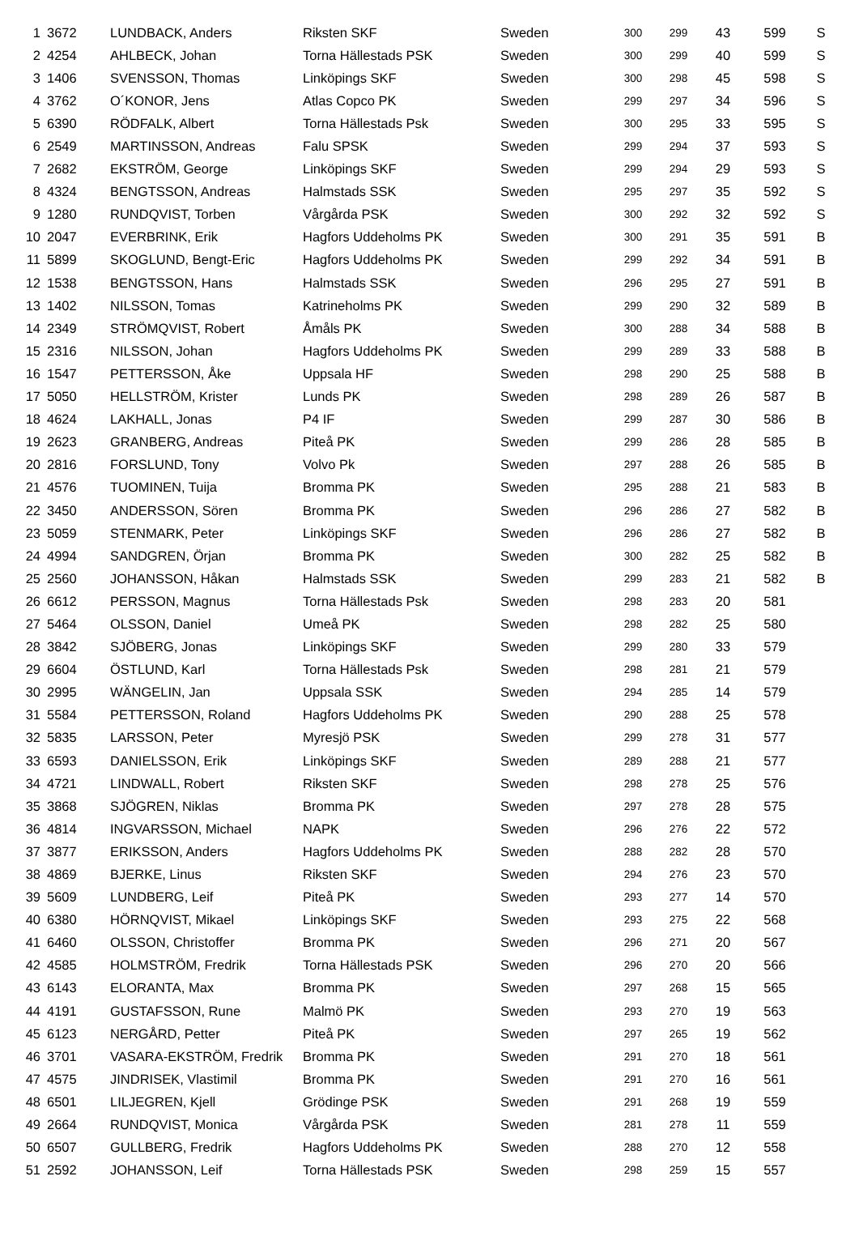| 1 | 3672 | LUNDBACK, Anders | Riksten SKF | Sweden | 300 | 299 | 43 | 599 | S |
| 2 | 4254 | AHLBECK, Johan | Torna Hällestads PSK | Sweden | 300 | 299 | 40 | 599 | S |
| 3 | 1406 | SVENSSON, Thomas | Linköpings SKF | Sweden | 300 | 298 | 45 | 598 | S |
| 4 | 3762 | O´KONOR, Jens | Atlas Copco PK | Sweden | 299 | 297 | 34 | 596 | S |
| 5 | 6390 | RÖDFALK, Albert | Torna Hällestads Psk | Sweden | 300 | 295 | 33 | 595 | S |
| 6 | 2549 | MARTINSSON, Andreas | Falu SPSK | Sweden | 299 | 294 | 37 | 593 | S |
| 7 | 2682 | EKSTRÖM, George | Linköpings SKF | Sweden | 299 | 294 | 29 | 593 | S |
| 8 | 4324 | BENGTSSON, Andreas | Halmstads SSK | Sweden | 295 | 297 | 35 | 592 | S |
| 9 | 1280 | RUNDQVIST, Torben | Vårgårda PSK | Sweden | 300 | 292 | 32 | 592 | S |
| 10 | 2047 | EVERBRINK, Erik | Hagfors Uddeholms PK | Sweden | 300 | 291 | 35 | 591 | B |
| 11 | 5899 | SKOGLUND, Bengt-Eric | Hagfors Uddeholms PK | Sweden | 299 | 292 | 34 | 591 | B |
| 12 | 1538 | BENGTSSON, Hans | Halmstads SSK | Sweden | 296 | 295 | 27 | 591 | B |
| 13 | 1402 | NILSSON, Tomas | Katrineholms PK | Sweden | 299 | 290 | 32 | 589 | B |
| 14 | 2349 | STRÖMQVIST, Robert | Åmåls PK | Sweden | 300 | 288 | 34 | 588 | B |
| 15 | 2316 | NILSSON, Johan | Hagfors Uddeholms PK | Sweden | 299 | 289 | 33 | 588 | B |
| 16 | 1547 | PETTERSSON, Åke | Uppsala HF | Sweden | 298 | 290 | 25 | 588 | B |
| 17 | 5050 | HELLSTRÖM, Krister | Lunds PK | Sweden | 298 | 289 | 26 | 587 | B |
| 18 | 4624 | LAKHALL, Jonas | P4 IF | Sweden | 299 | 287 | 30 | 586 | B |
| 19 | 2623 | GRANBERG, Andreas | Piteå PK | Sweden | 299 | 286 | 28 | 585 | B |
| 20 | 2816 | FORSLUND, Tony | Volvo Pk | Sweden | 297 | 288 | 26 | 585 | B |
| 21 | 4576 | TUOMINEN, Tuija | Bromma PK | Sweden | 295 | 288 | 21 | 583 | B |
| 22 | 3450 | ANDERSSON, Sören | Bromma PK | Sweden | 296 | 286 | 27 | 582 | B |
| 23 | 5059 | STENMARK, Peter | Linköpings SKF | Sweden | 296 | 286 | 27 | 582 | B |
| 24 | 4994 | SANDGREN, Örjan | Bromma PK | Sweden | 300 | 282 | 25 | 582 | B |
| 25 | 2560 | JOHANSSON, Håkan | Halmstads SSK | Sweden | 299 | 283 | 21 | 582 | B |
| 26 | 6612 | PERSSON, Magnus | Torna Hällestads Psk | Sweden | 298 | 283 | 20 | 581 | |
| 27 | 5464 | OLSSON, Daniel | Umeå PK | Sweden | 298 | 282 | 25 | 580 | |
| 28 | 3842 | SJÖBERG, Jonas | Linköpings SKF | Sweden | 299 | 280 | 33 | 579 | |
| 29 | 6604 | ÖSTLUND, Karl | Torna Hällestads Psk | Sweden | 298 | 281 | 21 | 579 | |
| 30 | 2995 | WÄNGELIN, Jan | Uppsala SSK | Sweden | 294 | 285 | 14 | 579 | |
| 31 | 5584 | PETTERSSON, Roland | Hagfors Uddeholms PK | Sweden | 290 | 288 | 25 | 578 | |
| 32 | 5835 | LARSSON, Peter | Myresjö PSK | Sweden | 299 | 278 | 31 | 577 | |
| 33 | 6593 | DANIELSSON, Erik | Linköpings SKF | Sweden | 289 | 288 | 21 | 577 | |
| 34 | 4721 | LINDWALL, Robert | Riksten SKF | Sweden | 298 | 278 | 25 | 576 | |
| 35 | 3868 | SJÖGREN, Niklas | Bromma PK | Sweden | 297 | 278 | 28 | 575 | |
| 36 | 4814 | INGVARSSON, Michael | NAPK | Sweden | 296 | 276 | 22 | 572 | |
| 37 | 3877 | ERIKSSON, Anders | Hagfors Uddeholms PK | Sweden | 288 | 282 | 28 | 570 | |
| 38 | 4869 | BJERKE, Linus | Riksten SKF | Sweden | 294 | 276 | 23 | 570 | |
| 39 | 5609 | LUNDBERG, Leif | Piteå PK | Sweden | 293 | 277 | 14 | 570 | |
| 40 | 6380 | HÖRNQVIST, Mikael | Linköpings SKF | Sweden | 293 | 275 | 22 | 568 | |
| 41 | 6460 | OLSSON, Christoffer | Bromma PK | Sweden | 296 | 271 | 20 | 567 | |
| 42 | 4585 | HOLMSTRÖM, Fredrik | Torna Hällestads PSK | Sweden | 296 | 270 | 20 | 566 | |
| 43 | 6143 | ELORANTA, Max | Bromma PK | Sweden | 297 | 268 | 15 | 565 | |
| 44 | 4191 | GUSTAFSSON, Rune | Malmö PK | Sweden | 293 | 270 | 19 | 563 | |
| 45 | 6123 | NERGÅRD, Petter | Piteå PK | Sweden | 297 | 265 | 19 | 562 | |
| 46 | 3701 | VASARA-EKSTRÖM, Fredrik | Bromma PK | Sweden | 291 | 270 | 18 | 561 | |
| 47 | 4575 | JINDRISEK, Vlastimil | Bromma PK | Sweden | 291 | 270 | 16 | 561 | |
| 48 | 6501 | LILJEGREN, Kjell | Grödinge PSK | Sweden | 291 | 268 | 19 | 559 | |
| 49 | 2664 | RUNDQVIST, Monica | Vårgårda PSK | Sweden | 281 | 278 | 11 | 559 | |
| 50 | 6507 | GULLBERG, Fredrik | Hagfors Uddeholms PK | Sweden | 288 | 270 | 12 | 558 | |
| 51 | 2592 | JOHANSSON, Leif | Torna Hällestads PSK | Sweden | 298 | 259 | 15 | 557 | |